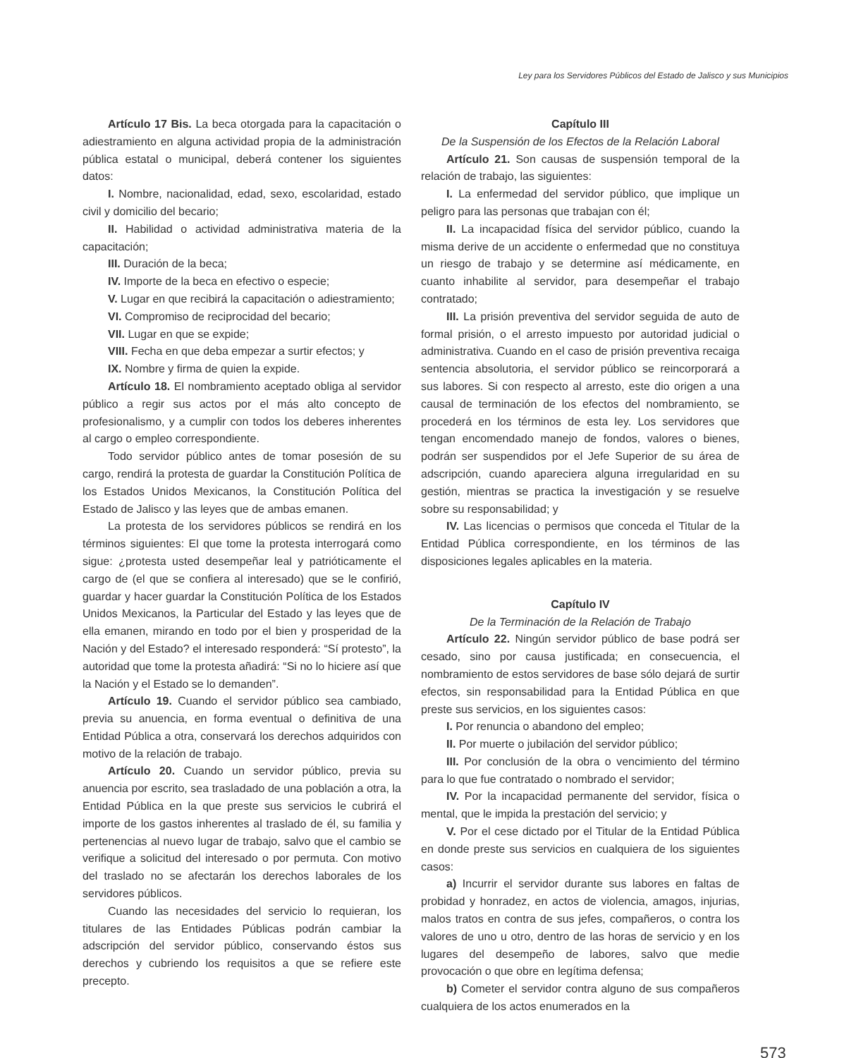Ley para los Servidores Públicos del Estado de Jalisco y sus Municipios
Artículo 17 Bis. La beca otorgada para la capacitación o adiestramiento en alguna actividad propia de la administración pública estatal o municipal, deberá contener los siguientes datos:
I. Nombre, nacionalidad, edad, sexo, escolaridad, estado civil y domicilio del becario;
II. Habilidad o actividad administrativa materia de la capacitación;
III. Duración de la beca;
IV. Importe de la beca en efectivo o especie;
V. Lugar en que recibirá la capacitación o adiestramiento;
VI. Compromiso de reciprocidad del becario;
VII. Lugar en que se expide;
VIII. Fecha en que deba empezar a surtir efectos; y
IX. Nombre y firma de quien la expide.
Artículo 18. El nombramiento aceptado obliga al servidor público a regir sus actos por el más alto concepto de profesionalismo, y a cumplir con todos los deberes inherentes al cargo o empleo correspondiente.
Todo servidor público antes de tomar posesión de su cargo, rendirá la protesta de guardar la Constitución Política de los Estados Unidos Mexicanos, la Constitución Política del Estado de Jalisco y las leyes que de ambas emanen.
La protesta de los servidores públicos se rendirá en los términos siguientes: El que tome la protesta interrogará como sigue: ¿protesta usted desempeñar leal y patrióticamente el cargo de (el que se confiera al interesado) que se le confirió, guardar y hacer guardar la Constitución Política de los Estados Unidos Mexicanos, la Particular del Estado y las leyes que de ella emanen, mirando en todo por el bien y prosperidad de la Nación y del Estado? el interesado responderá: “Sí protesto”, la autoridad que tome la protesta añadirá: “Si no lo hiciere así que la Nación y el Estado se lo demanden”.
Artículo 19. Cuando el servidor público sea cambiado, previa su anuencia, en forma eventual o definitiva de una Entidad Pública a otra, conservará los derechos adquiridos con motivo de la relación de trabajo.
Artículo 20. Cuando un servidor público, previa su anuencia por escrito, sea trasladado de una población a otra, la Entidad Pública en la que preste sus servicios le cubrirá el importe de los gastos inherentes al traslado de él, su familia y pertenencias al nuevo lugar de trabajo, salvo que el cambio se verifique a solicitud del interesado o por permuta. Con motivo del traslado no se afectarán los derechos laborales de los servidores públicos.
Cuando las necesidades del servicio lo requieran, los titulares de las Entidades Públicas podrán cambiar la adscripción del servidor público, conservando éstos sus derechos y cubriendo los requisitos a que se refiere este precepto.
Capítulo III
De la Suspensión de los Efectos de la Relación Laboral
Artículo 21. Son causas de suspensión temporal de la relación de trabajo, las siguientes:
I. La enfermedad del servidor público, que implique un peligro para las personas que trabajan con él;
II. La incapacidad física del servidor público, cuando la misma derive de un accidente o enfermedad que no constituya un riesgo de trabajo y se determine así médicamente, en cuanto inhabilite al servidor, para desempeñar el trabajo contratado;
III. La prisión preventiva del servidor seguida de auto de formal prisión, o el arresto impuesto por autoridad judicial o administrativa. Cuando en el caso de prisión preventiva recaiga sentencia absolutoria, el servidor público se reincorporará a sus labores. Si con respecto al arresto, este dio origen a una causal de terminación de los efectos del nombramiento, se procederá en los términos de esta ley. Los servidores que tengan encomendado manejo de fondos, valores o bienes, podrán ser suspendidos por el Jefe Superior de su área de adscripción, cuando apareciera alguna irregularidad en su gestión, mientras se practica la investigación y se resuelve sobre su responsabilidad; y
IV. Las licencias o permisos que conceda el Titular de la Entidad Pública correspondiente, en los términos de las disposiciones legales aplicables en la materia.
Capítulo IV
De la Terminación de la Relación de Trabajo
Artículo 22. Ningún servidor público de base podrá ser cesado, sino por causa justificada; en consecuencia, el nombramiento de estos servidores de base sólo dejará de surtir efectos, sin responsabilidad para la Entidad Pública en que preste sus servicios, en los siguientes casos:
I. Por renuncia o abandono del empleo;
II. Por muerte o jubilación del servidor público;
III. Por conclusión de la obra o vencimiento del término para lo que fue contratado o nombrado el servidor;
IV. Por la incapacidad permanente del servidor, física o mental, que le impida la prestación del servicio; y
V. Por el cese dictado por el Titular de la Entidad Pública en donde preste sus servicios en cualquiera de los siguientes casos:
a) Incurrir el servidor durante sus labores en faltas de probidad y honradez, en actos de violencia, amagos, injurias, malos tratos en contra de sus jefes, compañeros, o contra los valores de uno u otro, dentro de las horas de servicio y en los lugares del desempeño de labores, salvo que medie provocación o que obre en legítima defensa;
b) Cometer el servidor contra alguno de sus compañeros cualquiera de los actos enumerados en la
573